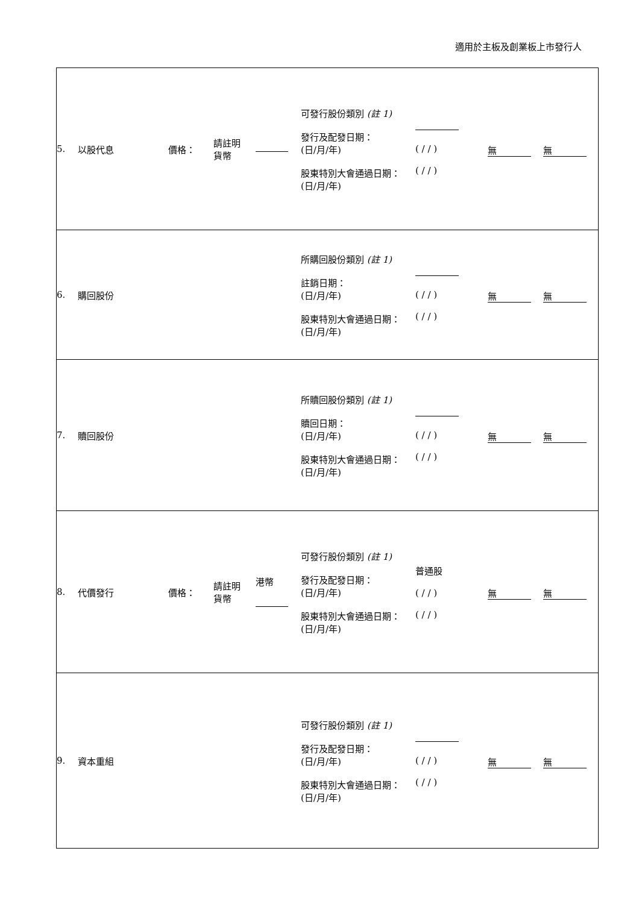適用於主板及創業板上市發行人
| / 5. / 以股代息 / 價格： / 請註明 貨幣 / / 可發行股份類別 (註 1) 發行及配發日期： (日/月/年) 股東特別大會通過日期： (日/月/年) / ( / / ) ( / / ) / 無 / 無 / |
| / 6. / 購回股份 / 所購回股份類別 (註 1) 註銷日期： (日/月/年) 股東特別大會通過日期： (日/月/年) / ( / / ) ( / / ) / 無 / 無 / |
| / 7. / 贖回股份 / 所贖回股份類別 (註 1) 贖回日期： (日/月/年) 股東特別大會通過日期： (日/月/年) / ( / / ) ( / / ) / 無 / 無 / |
| / 8. / 代價發行 / 價格： / 請註明 貨幣 / 港幣 / 可發行股份類別 (註 1) 發行及配發日期： (日/月/年) 股東特別大會通過日期： (日/月/年) / 普通股 ( / / ) ( / / ) / 無 / 無 / |
| / 9. / 資本重組 / 可發行股份類別 (註 1) 發行及配發日期： (日/月/年) 股東特別大會通過日期： (日/月/年) / ( / / ) ( / / ) / 無 / 無 / |